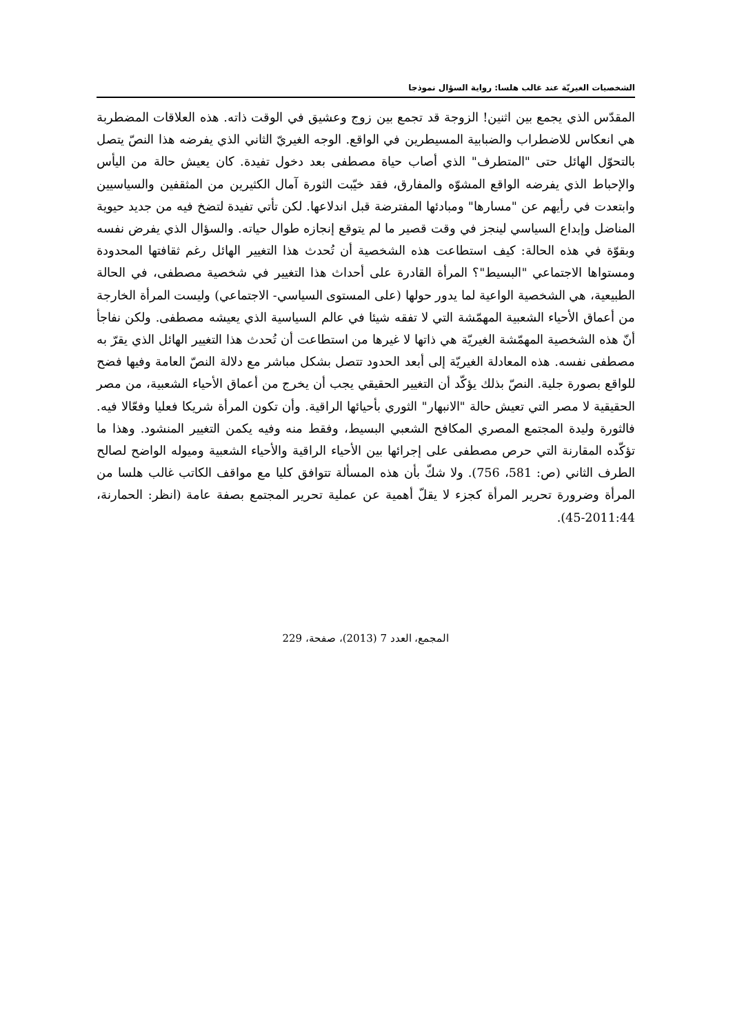الشخصيات الغيريّة عند غالب هلسا: رواية السؤال نموذجا
المقدّس الذي يجمع بين اثنين! الزوجة قد تجمع بين زوج وعشيق في الوقت ذاته. هذه العلاقات المضطربة هي انعكاس للاضطراب والضبابية المسيطرين في الواقع. الوجه الغيريّ الثاني الذي يفرضه هذا النصّ يتصل بالتحوّل الهائل حتى "المتطرف" الذي أصاب حياة مصطفى بعد دخول تفيدة. كان يعيش حالة من اليأس والإحباط الذي يفرضه الواقع المشوّه والمفارق، فقد خيّبت الثورة آمال الكثيرين من المثقفين والسياسيين وابتعدت في رأيهم عن "مسارها" ومبادئها المفترضة قبل اندلاعها. لكن تأتي تفيدة لتضخ فيه من جديد حيوية المناضل وإبداع السياسي لينجز في وقت قصير ما لم يتوقع إنجازه طوال حياته. والسؤال الذي يفرض نفسه وبقوّة في هذه الحالة: كيف استطاعت هذه الشخصية أن تُحدث هذا التغيير الهائل رغم ثقافتها المحدودة ومستواها الاجتماعي "البسيط"؟ المرأة القادرة على أحداث هذا التغيير في شخصية مصطفى، في الحالة الطبيعية، هي الشخصية الواعية لما يدور حولها (على المستوى السياسي- الاجتماعي) وليست المرأة الخارجة من أعماق الأحياء الشعبية المهمّشة التي لا تفقه شيئا في عالم السياسية الذي يعيشه مصطفى. ولكن نفاجأ أنّ هذه الشخصية المهمّشة الغيريّة هي ذاتها لا غيرها من استطاعت أن تُحدث هذا التغيير الهائل الذي يقرّ به مصطفى نفسه. هذه المعادلة الغيريّة إلى أبعد الحدود تتصل بشكل مباشر مع دلالة النصّ العامة وفيها فضح للواقع بصورة جلية. النصّ بذلك يؤكّد أن التغيير الحقيقي يجب أن يخرج من أعماق الأحياء الشعبية، من مصر الحقيقية لا مصر التي تعيش حالة "الانبهار" الثوري بأحيائها الراقية. وأن تكون المرأة شريكا فعليا وفعّالا فيه. فالثورة وليدة المجتمع المصري المكافح الشعبي البسيط، وفقط منه وفيه يكمن التغيير المنشود. وهذا ما تؤكّده المقارنة التي حرص مصطفى على إجرائها بين الأحياء الراقية والأحياء الشعبية وميوله الواضح لصالح الطرف الثاني (ص: 581، 756). ولا شكّ بأن هذه المسألة تتوافق كليا مع مواقف الكاتب غالب هلسا من المرأة وضرورة تحرير المرأة كجزء لا يقلّ أهمية عن عملية تحرير المجتمع بصفة عامة (انظر: الحمارنة، 2011:44-45).
المجمع، العدد 7 (2013)، صفحة، 229